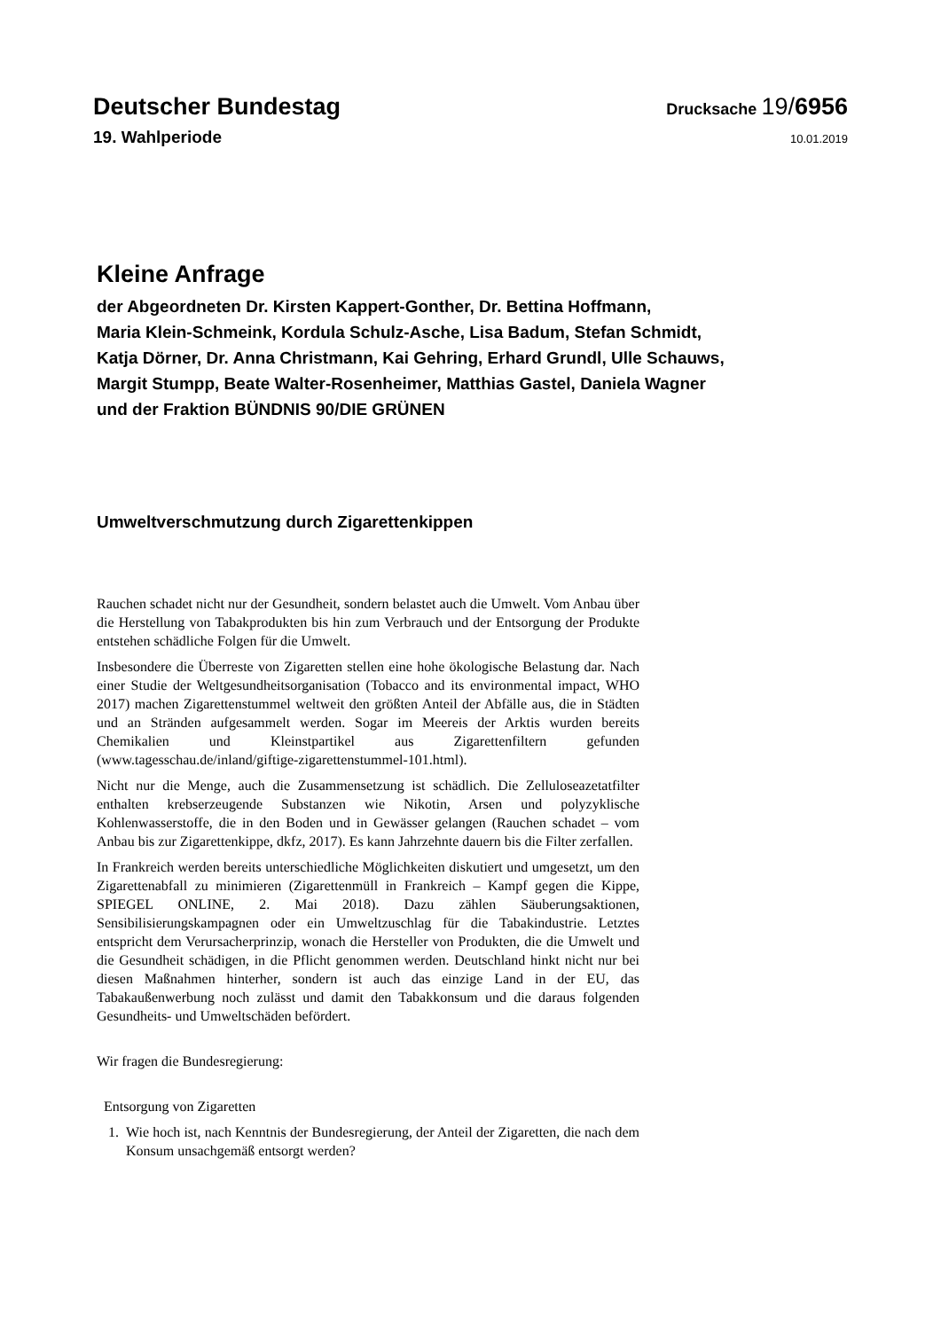Deutscher Bundestag Drucksache 19/6956
19. Wahlperiode 10.01.2019
Kleine Anfrage
der Abgeordneten Dr. Kirsten Kappert-Gonther, Dr. Bettina Hoffmann,
Maria Klein-Schmeink, Kordula Schulz-Asche, Lisa Badum, Stefan Schmidt,
Katja Dörner, Dr. Anna Christmann, Kai Gehring, Erhard Grundl, Ulle Schauws,
Margit Stumpp, Beate Walter-Rosenheimer, Matthias Gastel, Daniela Wagner
und der Fraktion BÜNDNIS 90/DIE GRÜNEN
Umweltverschmutzung durch Zigarettenkippen
Rauchen schadet nicht nur der Gesundheit, sondern belastet auch die Umwelt. Vom Anbau über die Herstellung von Tabakprodukten bis hin zum Verbrauch und der Entsorgung der Produkte entstehen schädliche Folgen für die Umwelt.
Insbesondere die Überreste von Zigaretten stellen eine hohe ökologische Belastung dar. Nach einer Studie der Weltgesundheitsorganisation (Tobacco and its environmental impact, WHO 2017) machen Zigarettenstummel weltweit den größten Anteil der Abfälle aus, die in Städten und an Stränden aufgesammelt werden. Sogar im Meereis der Arktis wurden bereits Chemikalien und Kleinstpartikel aus Zigarettenfiltern gefunden (www.tagesschau.de/inland/giftige-zigarettenstummel-101.html).
Nicht nur die Menge, auch die Zusammensetzung ist schädlich. Die Zelluloseazetatfilter enthalten krebserzeugende Substanzen wie Nikotin, Arsen und polyzyklische Kohlenwasserstoffe, die in den Boden und in Gewässer gelangen (Rauchen schadet – vom Anbau bis zur Zigarettenkippe, dkfz, 2017). Es kann Jahrzehnte dauern bis die Filter zerfallen.
In Frankreich werden bereits unterschiedliche Möglichkeiten diskutiert und umgesetzt, um den Zigarettenabfall zu minimieren (Zigarettenmüll in Frankreich – Kampf gegen die Kippe, SPIEGEL ONLINE, 2. Mai 2018). Dazu zählen Säuberungsaktionen, Sensibilisierungskampagnen oder ein Umweltzuschlag für die Tabakindustrie. Letztes entspricht dem Verursacherprinzip, wonach die Hersteller von Produkten, die die Umwelt und die Gesundheit schädigen, in die Pflicht genommen werden. Deutschland hinkt nicht nur bei diesen Maßnahmen hinterher, sondern ist auch das einzige Land in der EU, das Tabakaußenwerbung noch zulässt und damit den Tabakkonsum und die daraus folgenden Gesundheits- und Umweltschäden befördert.
Wir fragen die Bundesregierung:
Entsorgung von Zigaretten
1. Wie hoch ist, nach Kenntnis der Bundesregierung, der Anteil der Zigaretten, die nach dem Konsum unsachgemäß entsorgt werden?